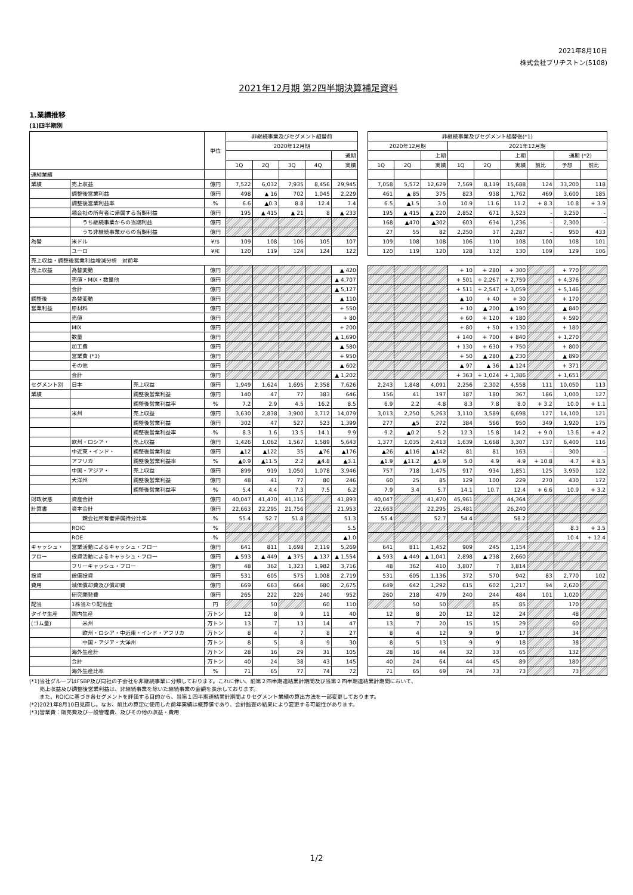2021年8月10日
株式会社ブリヂストン(5108)
2021年12月期 第2四半期決算補足資料
1.業績推移
(1)四半期別
| | | | 単位 | 非継続事業及びセグメント組替前 | | | | | | 非継続事業及びセグメント組替後(*1) | | | | | | | | |
| | | | | 2020年12月期 | | | | | | 2020年12月期 | | | 2021年12月期 | | | | | |
| | | | | | | | | 通期 | | | | 上期 | | | 上期 | | 通期 (*2) | |
| | | | | 1Q | 2Q | 3Q | 4Q | 実績 | | 1Q | 2Q | 実績 | 1Q | 2Q | 実績 | 前比 | 予想 | 前比 |
| 連結業績 | | | | | | | | | | | | | | | | | | |
| 業績 | 売上収益 | | 億円 | 7,522 | 6,032 | 7,935 | 8,456 | 29,945 | | 7,058 | 5,572 | 12,629 | 7,569 | 8,119 | 15,688 | 124 | 33,200 | 118 |
| | 調整後営業利益 | | 億円 | 498 | ▲ 16 | 702 | 1,045 | 2,229 | | 461 | ▲ 85 | 375 | 823 | 938 | 1,762 | 469 | 3,600 | 185 |
| | 調整後営業利益率 | | % | 6.6 | ▲0.3 | 8.8 | 12.4 | 7.4 | | 6.5 | ▲1.5 | 3.0 | 10.9 | 11.6 | 11.2 | + 8.3 | 10.8 | + 3.9 |
| | 親会社の所有者に帰属する当期利益 | | 億円 | 195 | ▲ 415 | ▲ 21 | 8 | ▲ 233 | | 195 | ▲ 415 | ▲ 220 | 2,852 | 671 | 3,523 | - | 3,250 | - |
| | うち継続事業からの当期利益 | | 億円 | | | | | | | 168 | ▲470 | ▲302 | 603 | 634 | 1,236 | - | 2,300 | - |
| | うち非継続事業からの当期利益 | | 億円 | | | | | | | 27 | 55 | 82 | 2,250 | 37 | 2,287 | - | 950 | 433 |
| 為替 | 米ドル | | ¥/$ | 109 | 108 | 106 | 105 | 107 | | 109 | 108 | 108 | 106 | 110 | 108 | 100 | 108 | 101 |
| | ユーロ | | ¥/€ | 120 | 119 | 124 | 124 | 122 | | 120 | 119 | 120 | 128 | 132 | 130 | 109 | 129 | 106 |
| 売上収益・調整後営業利益増減分析 対前年 | | | | | | | | | | | | | | | | | | |
| 売上収益 | 為替変動 | | 億円 | | | | | ▲ 420 | | | | | + 10 | + 280 | + 300 | | + 770 | |
| | 売値・MIX・数量他 | | 億円 | | | | | ▲ 4,707 | | | | | + 501 | + 2,267 | + 2,759 | | + 4,376 | |
| | 合計 | | 億円 | | | | | ▲ 5,127 | | | | | + 511 | + 2,547 | + 3,059 | | + 5,146 | |
| 調整後 | 為替変動 | | 億円 | | | | | ▲ 110 | | | | | ▲ 10 | + 40 | + 30 | | + 170 | |
| 営業利益 | 原材料 | | 億円 | | | | | + 550 | | | | | + 10 | ▲ 200 | ▲ 190 | | ▲ 840 | |
| | 売値 | | 億円 | | | | | + 80 | | | | | + 60 | + 120 | + 180 | | + 590 | |
| | MIX | | 億円 | | | | | + 200 | | | | | + 80 | + 50 | + 130 | | + 180 | |
| | 数量 | | 億円 | | | | | ▲ 1,690 | | | | | + 140 | + 700 | + 840 | | + 1,270 | |
| | 加工費 | | 億円 | | | | | ▲ 580 | | | | | + 130 | + 630 | + 750 | | + 800 | |
| | 営業費 (*3) | | 億円 | | | | | + 950 | | | | | + 50 | ▲ 280 | ▲ 230 | | ▲ 890 | |
| | その他 | | 億円 | | | | | ▲ 602 | | | | | ▲ 97 | ▲ 36 | ▲ 124 | | + 371 | |
| | 合計 | | 億円 | | | | | ▲ 1,202 | | | | | + 363 | + 1,024 | + 1,386 | | + 1,651 | |
| セグメント別 | 日本 | 売上収益 | 億円 | 1,949 | 1,624 | 1,695 | 2,358 | 7,626 | | 2,243 | 1,848 | 4,091 | 2,256 | 2,302 | 4,558 | 111 | 10,050 | 113 |
| 業績 | | 調整後営業利益 | 億円 | 140 | 47 | 77 | 383 | 646 | | 156 | 41 | 197 | 187 | 180 | 367 | 186 | 1,000 | 127 |
| | | 調整後営業利益率 | % | 7.2 | 2.9 | 4.5 | 16.2 | 8.5 | | 6.9 | 2.2 | 4.8 | 8.3 | 7.8 | 8.0 | + 3.2 | 10.0 | + 1.1 |
| | 米州 | 売上収益 | 億円 | 3,630 | 2,838 | 3,900 | 3,712 | 14,079 | | 3,013 | 2,250 | 5,263 | 3,110 | 3,589 | 6,698 | 127 | 14,100 | 121 |
| | | 調整後営業利益 | 億円 | 302 | 47 | 527 | 523 | 1,399 | | 277 | ▲5 | 272 | 384 | 566 | 950 | 349 | 1,920 | 175 |
| | | 調整後営業利益率 | % | 8.3 | 1.6 | 13.5 | 14.1 | 9.9 | | 9.2 | ▲0.2 | 5.2 | 12.3 | 15.8 | 14.2 | + 9.0 | 13.6 | + 4.2 |
| | 欧州・ロシア・ | 売上収益 | 億円 | 1,426 | 1,062 | 1,567 | 1,589 | 5,643 | | 1,377 | 1,035 | 2,413 | 1,639 | 1,668 | 3,307 | 137 | 6,400 | 116 |
| | 中近東・インド・ | 調整後営業利益 | 億円 | ▲12 | ▲122 | 35 | ▲76 | ▲176 | | ▲26 | ▲116 | ▲142 | 81 | 81 | 163 | - | 300 | - |
| | アフリカ | 調整後営業利益率 | % | ▲0.9 | ▲11.5 | 2.2 | ▲4.8 | ▲3.1 | | ▲1.9 | ▲11.2 | ▲5.9 | 5.0 | 4.9 | 4.9 | + 10.8 | 4.7 | + 8.5 |
| | 中国・アジア・ | 売上収益 | 億円 | 899 | 919 | 1,050 | 1,078 | 3,946 | | 757 | 718 | 1,475 | 917 | 934 | 1,851 | 125 | 3,950 | 122 |
| | 大洋州 | 調整後営業利益 | 億円 | 48 | 41 | 77 | 80 | 246 | | 60 | 25 | 85 | 129 | 100 | 229 | 270 | 430 | 172 |
| | | 調整後営業利益率 | % | 5.4 | 4.4 | 7.3 | 7.5 | 6.2 | | 7.9 | 3.4 | 5.7 | 14.1 | 10.7 | 12.4 | + 6.6 | 10.9 | + 3.2 |
| 財政状態 | 資産合計 | | 億円 | 40,047 | 41,470 | 41,116 | | 41,893 | | 40,047 | | 41,470 | 45,961 | | 44,364 | | | |
| 計算書 | 資本合計 | | 億円 | 22,663 | 22,295 | 21,756 | | 21,953 | | 22,663 | | 22,295 | 25,481 | | 26,240 | | | |
| | 親会社所有者帰属持分比率 | | % | 55.4 | 52.7 | 51.8 | | 51.3 | | 55.4 | | 52.7 | 54.4 | | 58.2 | | | |
| | ROIC | | % | | | | | 5.5 | | | | | | | | | 8.3 | + 3.5 |
| | ROE | | % | | | | | ▲1.0 | | | | | | | | | 10.4 | + 12.4 |
| キャッシュ・ | 営業活動によるキャッシュ・フロー | | 億円 | 641 | 811 | 1,698 | 2,119 | 5,269 | | 641 | 811 | 1,452 | 909 | 245 | 1,154 | | | |
| フロー | 投資活動によるキャッシュ・フロー | | 億円 | ▲ 593 | ▲ 449 | ▲ 375 | ▲ 137 | ▲ 1,554 | | ▲ 593 | ▲ 449 | ▲ 1,041 | 2,898 | ▲ 238 | 2,660 | | | |
| | フリーキャッシュ・フロー | | 億円 | 48 | 362 | 1,323 | 1,982 | 3,716 | | 48 | 362 | 410 | 3,807 | 7 | 3,814 | | | |
| 投資 | 設備投資 | | 億円 | 531 | 605 | 575 | 1,008 | 2,719 | | 531 | 605 | 1,136 | 372 | 570 | 942 | 83 | 2,770 | 102 |
| 費用 | 減価償却費及び償却費 | | 億円 | 669 | 663 | 664 | 680 | 2,675 | | 649 | 642 | 1,292 | 615 | 602 | 1,217 | 94 | 2,620 | |
| | 研究開発費 | | 億円 | 265 | 222 | 226 | 240 | 952 | | 260 | 218 | 479 | 240 | 244 | 484 | 101 | 1,020 | |
| 配当 | 1株当たり配当金 | | 円 | | 50 | | 60 | 110 | | | 50 | 50 | | 85 | 85 | | 170 | |
| タイヤ生産 | 国内生産 | | 万トン | 12 | 8 | 9 | 11 | 40 | | 12 | 8 | 20 | 12 | 12 | 24 | | 48 | |
| (ゴム量) | 米州 | | 万トン | 13 | 7 | 13 | 14 | 47 | | 13 | 7 | 20 | 15 | 15 | 29 | | 60 | |
| | 欧州・ロシア・中近東・インド・アフリカ | | 万トン | 8 | 4 | 7 | 8 | 27 | | 8 | 4 | 12 | 9 | 9 | 17 | | 34 | |
| | 中国・アジア・大洋州 | | 万トン | 8 | 5 | 8 | 9 | 30 | | 8 | 5 | 13 | 9 | 9 | 18 | | 38 | |
| | 海外生産計 | | 万トン | 28 | 16 | 29 | 31 | 105 | | 28 | 16 | 44 | 32 | 33 | 65 | | 132 | |
| | 合計 | | 万トン | 40 | 24 | 38 | 43 | 145 | | 40 | 24 | 64 | 44 | 45 | 89 | | 180 | |
| | 海外生産比率 | | % | 71 | 65 | 77 | 74 | 72 | | 71 | 65 | 69 | 74 | 73 | 73 | | 73 | |
(*1)当社グループはFSBP及び同社の子会社を非継続事業に分類しております。これに伴い、前第２四半期連結累計期間及び当第２四半期連結累計期間において、
売上収益及び調整後営業利益は、非継続事業を除いた継続事業の金額を表示しております。
また、ROICに基づき各セグメントを評価する目的から、当第１四半期連結累計期間よりセグメント業績の算出方法を一部変更しております。
(*2)2021年8月10日見直し。なお、前比の算定に使用した前年実績は概算値であり、会計監査の結果により変更する可能性があります。
(*3)営業費：販売費及び一般管理費、及びその他の収益・費用
1/2